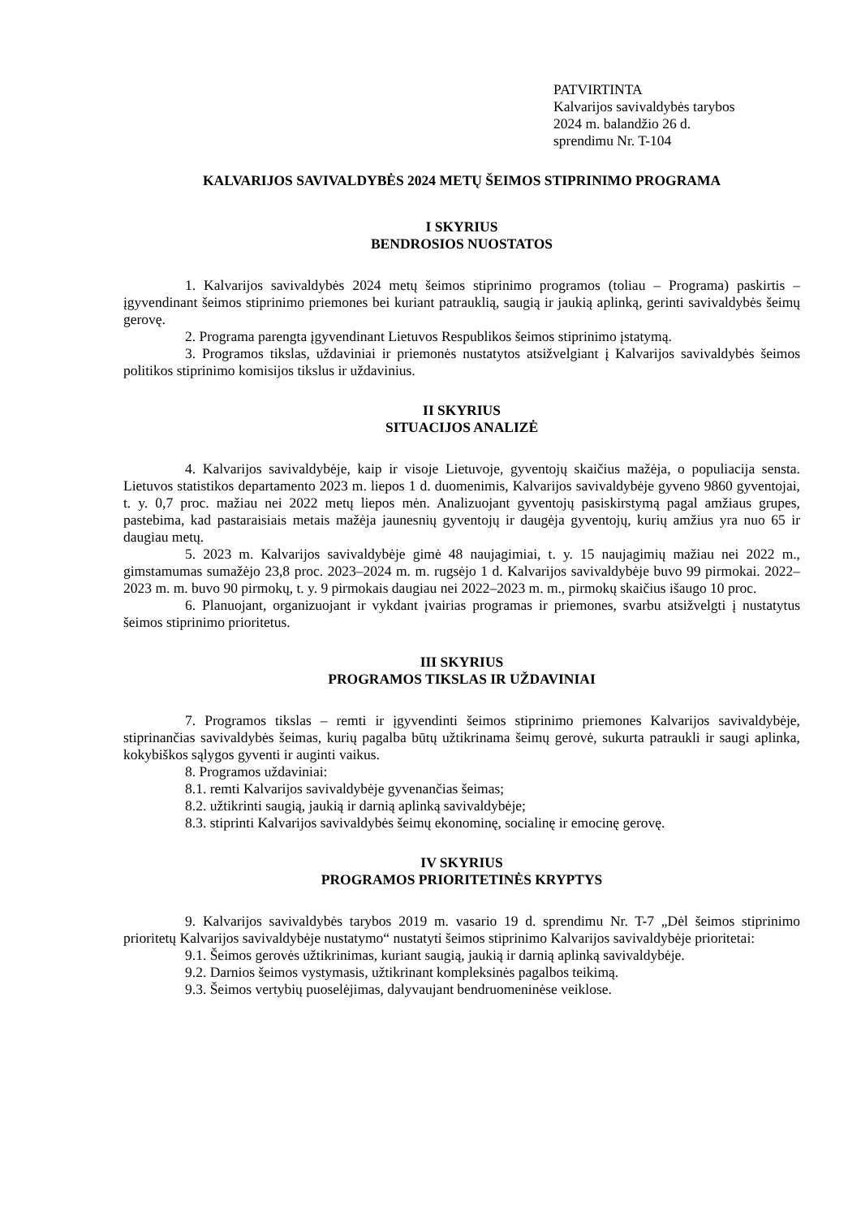PATVIRTINTA
Kalvarijos savivaldybės tarybos
2024 m. balandžio 26 d.
sprendimu Nr. T-104
KALVARIJOS SAVIVALDYBĖS 2024 METŲ ŠEIMOS STIPRINIMO PROGRAMA
I SKYRIUS
BENDROSIOS NUOSTATOS
1. Kalvarijos savivaldybės 2024 metų šeimos stiprinimo programos (toliau – Programa) paskirtis – įgyvendinant šeimos stiprinimo priemones bei kuriant patrauklią, saugią ir jaukią aplinką, gerinti savivaldybės šeimų gerovę.
2. Programa parengta įgyvendinant Lietuvos Respublikos šeimos stiprinimo įstatymą.
3. Programos tikslas, uždaviniai ir priemonės nustatytos atsižvelgiant į Kalvarijos savivaldybės šeimos politikos stiprinimo komisijos tikslus ir uždavinius.
II SKYRIUS
SITUACIJOS ANALIZĖ
4. Kalvarijos savivaldybėje, kaip ir visoje Lietuvoje, gyventojų skaičius mažėja, o populiacija sensta. Lietuvos statistikos departamento 2023 m. liepos 1 d. duomenimis, Kalvarijos savivaldybėje gyveno 9860 gyventojai, t. y. 0,7 proc. mažiau nei 2022 metų liepos mėn. Analizuojant gyventojų pasiskirstymą pagal amžiaus grupes, pastebima, kad pastaraisiais metais mažėja jaunesnių gyventojų ir daugėja gyventojų, kurių amžius yra nuo 65 ir daugiau metų.
5. 2023 m. Kalvarijos savivaldybėje gimė 48 naujagimiai, t. y. 15 naujagimių mažiau nei 2022 m., gimstamumas sumažėjo 23,8 proc. 2023–2024 m. m. rugsėjo 1 d. Kalvarijos savivaldybėje buvo 99 pirmokai. 2022–2023 m. m. buvo 90 pirmokų, t. y. 9 pirmokais daugiau nei 2022–2023 m. m., pirmokų skaičius išaugo 10 proc.
6. Planuojant, organizuojant ir vykdant įvairias programas ir priemones, svarbu atsižvelgti į nustatytus šeimos stiprinimo prioritetus.
III SKYRIUS
PROGRAMOS TIKSLAS IR UŽDAVINIAI
7. Programos tikslas – remti ir įgyvendinti šeimos stiprinimo priemones Kalvarijos savivaldybėje, stiprinančias savivaldybės šeimas, kurių pagalba būtų užtikrinama šeimų gerovė, sukurta patraukli ir saugi aplinka, kokybiškos sąlygos gyventi ir auginti vaikus.
8. Programos uždaviniai:
8.1. remti Kalvarijos savivaldybėje gyvenančias šeimas;
8.2. užtikrinti saugią, jaukią ir darnią aplinką savivaldybėje;
8.3. stiprinti Kalvarijos savivaldybės šeimų ekonominę, socialinę ir emocinę gerovę.
IV SKYRIUS
PROGRAMOS PRIORITETINĖS KRYPTYS
9. Kalvarijos savivaldybės tarybos 2019 m. vasario 19 d. sprendimu Nr. T-7 „Dėl šeimos stiprinimo prioritetų Kalvarijos savivaldybėje nustatymo“ nustatyti šeimos stiprinimo Kalvarijos savivaldybėje prioritetai:
9.1. Šeimos gerovės užtikrinimas, kuriant saugią, jaukią ir darnią aplinką savivaldybėje.
9.2. Darnios šeimos vystymasis, užtikrinant kompleksinės pagalbos teikimą.
9.3. Šeimos vertybių puoselėjimas, dalyvaujant bendruomeninėse veiklose.